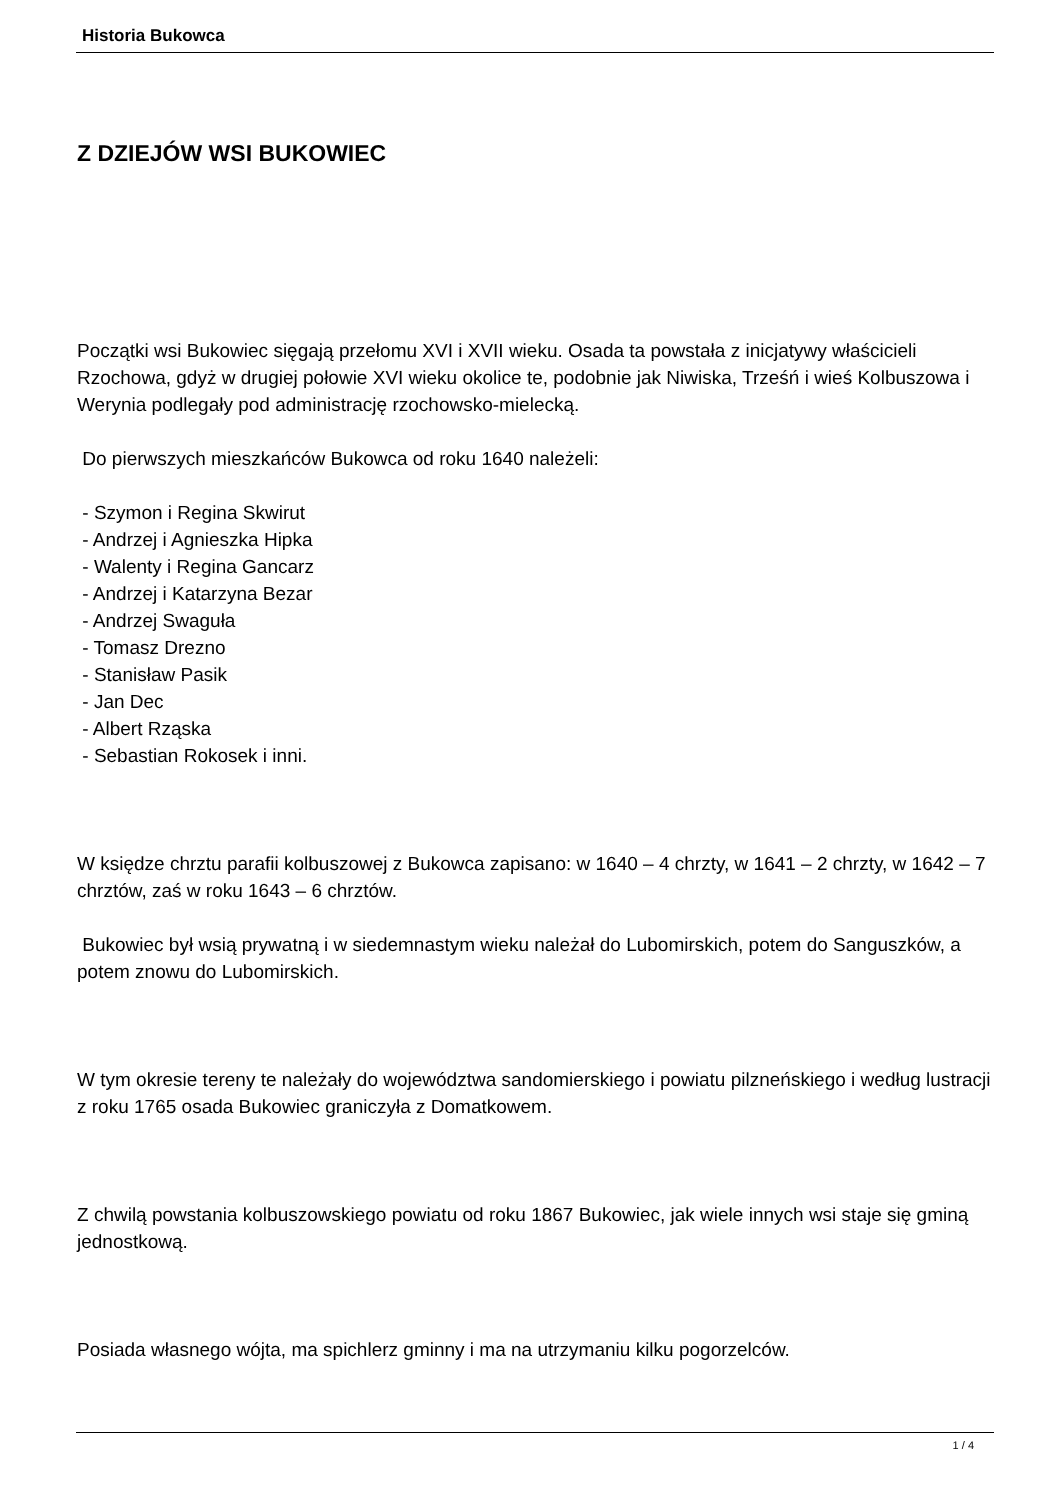Historia Bukowca
Z DZIEJÓW WSI BUKOWIEC
Początki wsi Bukowiec sięgają przełomu XVI i XVII wieku. Osada ta powstała z inicjatywy właścicieli Rzochowa, gdyż w drugiej połowie XVI wieku okolice te, podobnie jak Niwiska, Trześń i wieś Kolbuszowa i Werynia podlegały pod administrację rzochowsko-mielecką.
Do pierwszych mieszkańców Bukowca od roku 1640 należeli:
- Szymon i Regina Skwirut
- Andrzej i Agnieszka Hipka
- Walenty i Regina Gancarz
- Andrzej i Katarzyna Bezar
- Andrzej Swaguła
- Tomasz Drezno
- Stanisław Pasik
- Jan Dec
- Albert Rząska
- Sebastian Rokosek i inni.
W księdze chrztu parafii kolbuszowej z Bukowca zapisano: w 1640 – 4 chrzty, w 1641 – 2 chrzty, w 1642 – 7 chrztów, zaś w roku 1643 – 6 chrztów.
Bukowiec był wsią prywatną i w siedemnastym wieku należał do Lubomirskich, potem do Sanguszków, a potem znowu do Lubomirskich.
W tym okresie tereny te należały do województwa sandomierskiego i powiatu pilzneńskiego i według lustracji z roku 1765 osada Bukowiec graniczyła z Domatkowem.
Z chwilą powstania kolbuszowskiego powiatu od roku 1867 Bukowiec, jak wiele innych wsi staje się gminą jednostkową.
Posiada własnego wójta, ma spichlerz gminny i ma na utrzymaniu kilku pogorzelców.
1 / 4